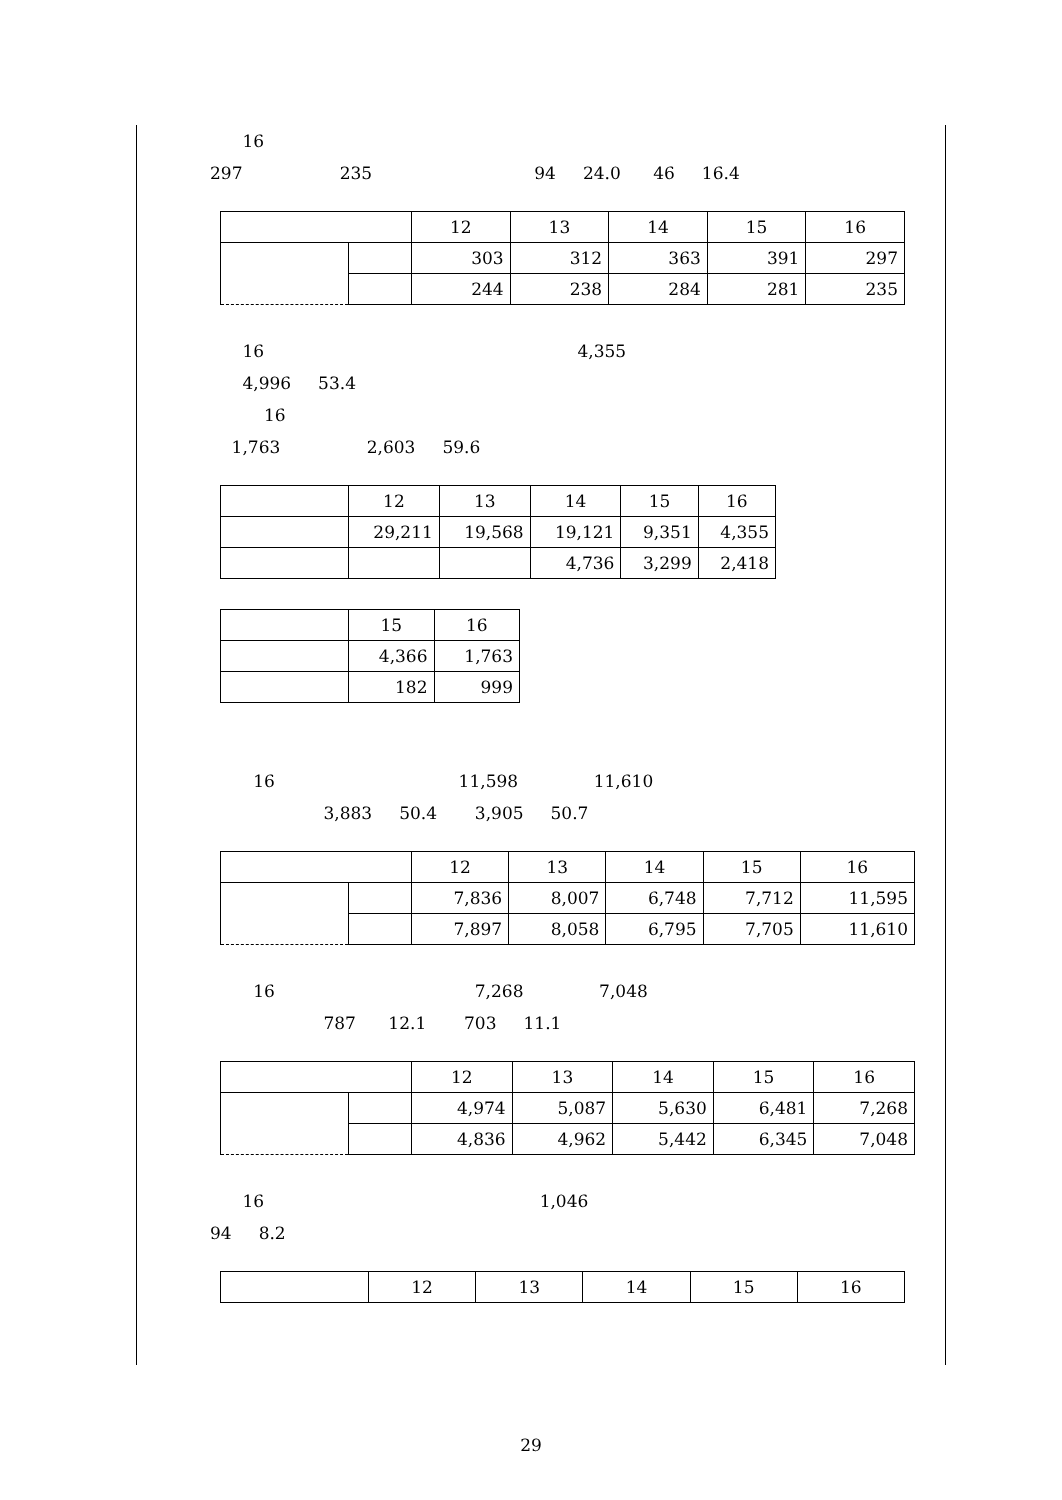16
297 235 94 24.0 46 16.4
| | | 12 | 13 | 14 | 15 | 16 |
| --- | --- | --- | --- | --- | --- | --- |
| | | 303 | 312 | 363 | 391 | 297 |
| | | 244 | 238 | 284 | 281 | 235 |
16 4,355
4,996 53.4
16
1,763 2,603 59.6
| | 12 | 13 | 14 | 15 | 16 |
| --- | --- | --- | --- | --- | --- |
| | 29,211 | 19,568 | 19,121 | 9,351 | 4,355 |
| | | | 4,736 | 3,299 | 2,418 |
| | 15 | 16 |
| --- | --- | --- |
| | 4,366 | 1,763 |
| | 182 | 999 |
16 11,598 11,610
3,883 50.4 3,905 50.7
| | | 12 | 13 | 14 | 15 | 16 |
| --- | --- | --- | --- | --- | --- | --- |
| | | 7,836 | 8,007 | 6,748 | 7,712 | 11,595 |
| | | 7,897 | 8,058 | 6,795 | 7,705 | 11,610 |
16 7,268 7,048
787 12.1 703 11.1
| | | 12 | 13 | 14 | 15 | 16 |
| --- | --- | --- | --- | --- | --- | --- |
| | | 4,974 | 5,087 | 5,630 | 6,481 | 7,268 |
| | | 4,836 | 4,962 | 5,442 | 6,345 | 7,048 |
16 1,046
94 8.2
| | 12 | 13 | 14 | 15 | 16 |
| --- | --- | --- | --- | --- | --- |
29